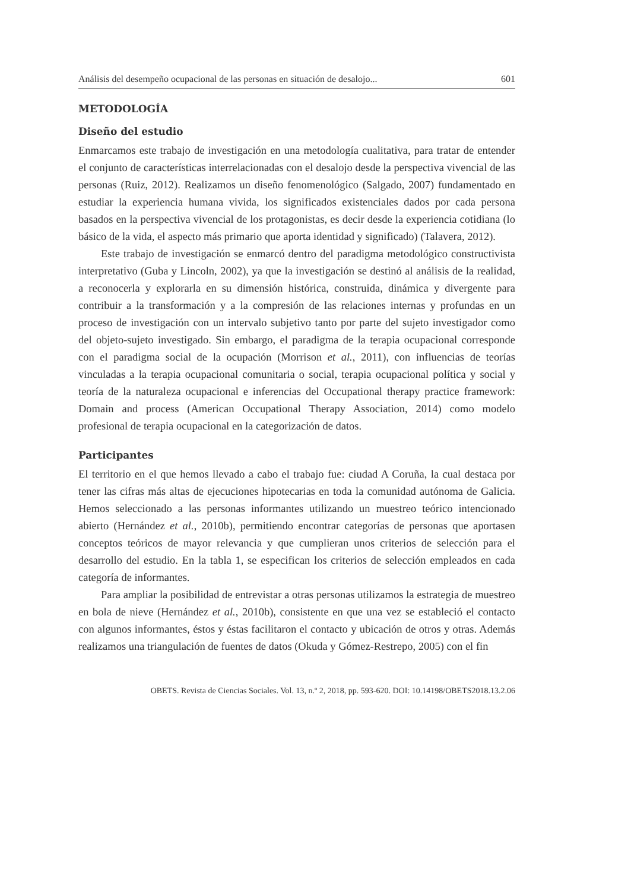Análisis del desempeño ocupacional de las personas en situación de desalojo... 601
METODOLOGÍA
Diseño del estudio
Enmarcamos este trabajo de investigación en una metodología cualitativa, para tratar de entender el conjunto de características interrelacionadas con el desalojo desde la perspectiva vivencial de las personas (Ruiz, 2012). Realizamos un diseño fenomenológico (Salgado, 2007) fundamentado en estudiar la experiencia humana vivida, los significados existenciales dados por cada persona basados en la perspectiva vivencial de los protagonistas, es decir desde la experiencia cotidiana (lo básico de la vida, el aspecto más primario que aporta identidad y significado) (Talavera, 2012).
Este trabajo de investigación se enmarcó dentro del paradigma metodológico constructivista interpretativo (Guba y Lincoln, 2002), ya que la investigación se destinó al análisis de la realidad, a reconocerla y explorarla en su dimensión histórica, construida, dinámica y divergente para contribuir a la transformación y a la compresión de las relaciones internas y profundas en un proceso de investigación con un intervalo subjetivo tanto por parte del sujeto investigador como del objeto-sujeto investigado. Sin embargo, el paradigma de la terapia ocupacional corresponde con el paradigma social de la ocupación (Morrison et al., 2011), con influencias de teorías vinculadas a la terapia ocupacional comunitaria o social, terapia ocupacional política y social y teoría de la naturaleza ocupacional e inferencias del Occupational therapy practice framework: Domain and process (American Occupational Therapy Association, 2014) como modelo profesional de terapia ocupacional en la categorización de datos.
Participantes
El territorio en el que hemos llevado a cabo el trabajo fue: ciudad A Coruña, la cual destaca por tener las cifras más altas de ejecuciones hipotecarias en toda la comunidad autónoma de Galicia. Hemos seleccionado a las personas informantes utilizando un muestreo teórico intencionado abierto (Hernández et al., 2010b), permitiendo encontrar categorías de personas que aportasen conceptos teóricos de mayor relevancia y que cumplieran unos criterios de selección para el desarrollo del estudio. En la tabla 1, se especifican los criterios de selección empleados en cada categoría de informantes.
Para ampliar la posibilidad de entrevistar a otras personas utilizamos la estrategia de muestreo en bola de nieve (Hernández et al., 2010b), consistente en que una vez se estableció el contacto con algunos informantes, éstos y éstas facilitaron el contacto y ubicación de otros y otras. Además realizamos una triangulación de fuentes de datos (Okuda y Gómez-Restrepo, 2005) con el fin
OBETS. Revista de Ciencias Sociales. Vol. 13, n.º 2, 2018, pp. 593-620. DOI: 10.14198/OBETS2018.13.2.06